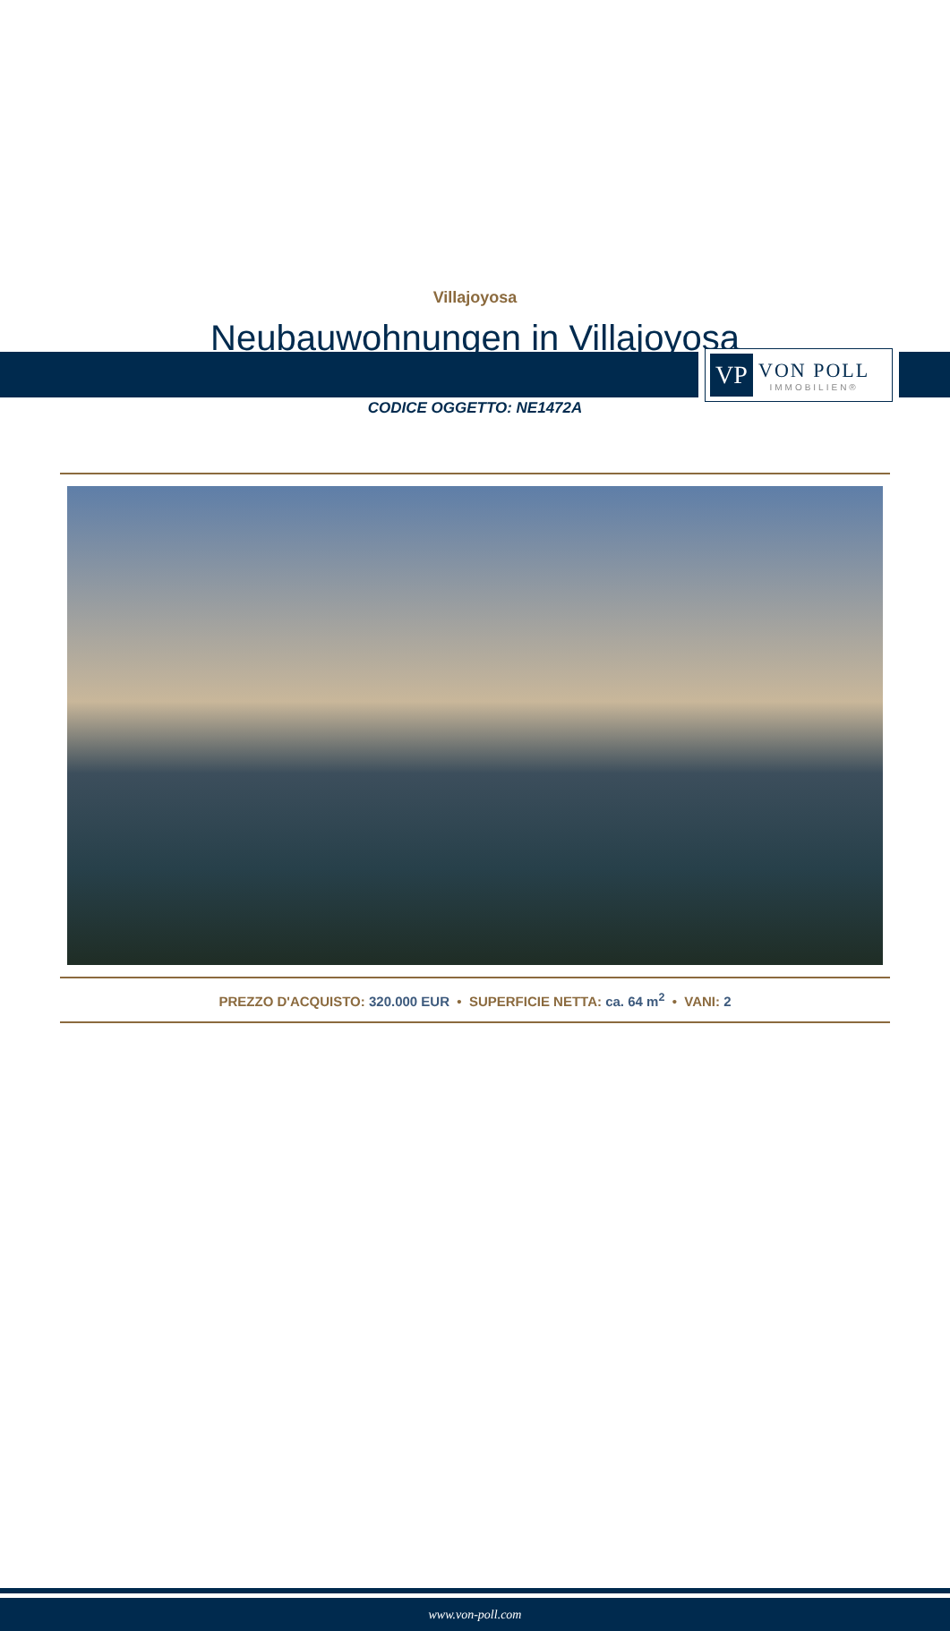VP
VON POLL
IMMOBILIEN®
Villajoyosa
Neubauwohnungen in Villajoyosa
CODICE OGGETTO: NE1472A
PREZZO D'ACQUISTO: 320.000 EUR • SUPERFICIE NETTA: ca. 64 m<sup>2</sup> • VANI: 2
www.von-poll.com